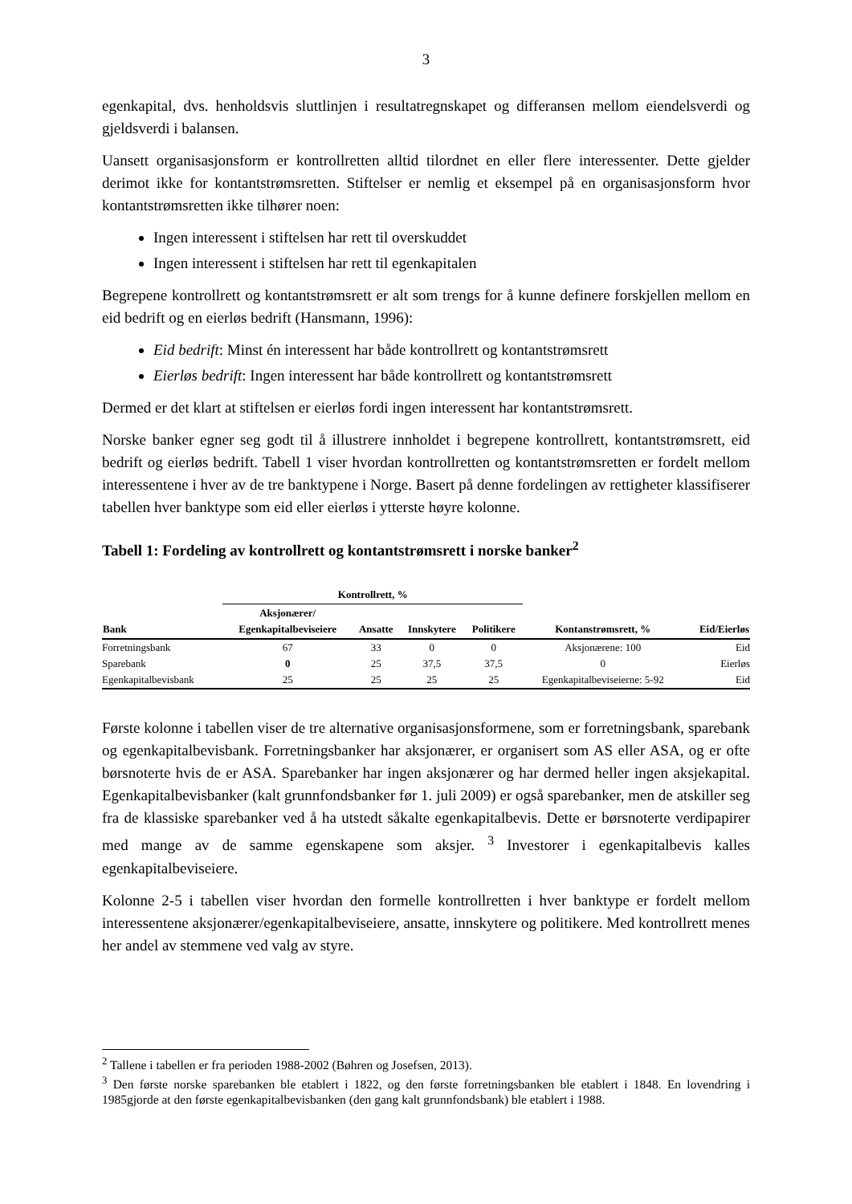3
egenkapital, dvs. henholdsvis sluttlinjen i resultatregnskapet og differansen mellom eiendelsverdi og gjeldsverdi i balansen.
Uansett organisasjonsform er kontrollretten alltid tilordnet en eller flere interessenter. Dette gjelder derimot ikke for kontantstrømsretten. Stiftelser er nemlig et eksempel på en organisasjonsform hvor kontantstrømsretten ikke tilhører noen:
Ingen interessent i stiftelsen har rett til overskuddet
Ingen interessent i stiftelsen har rett til egenkapitalen
Begrepene kontrollrett og kontantstrømsrett er alt som trengs for å kunne definere forskjellen mellom en eid bedrift og en eierløs bedrift (Hansmann, 1996):
Eid bedrift: Minst én interessent har både kontrollrett og kontantstrømsrett
Eierløs bedrift: Ingen interessent har både kontrollrett og kontantstrømsrett
Dermed er det klart at stiftelsen er eierløs fordi ingen interessent har kontantstrømsrett.
Norske banker egner seg godt til å illustrere innholdet i begrepene kontrollrett, kontantstrømsrett, eid bedrift og eierløs bedrift. Tabell 1 viser hvordan kontrollretten og kontantstrømsretten er fordelt mellom interessentene i hver av de tre banktypene i Norge. Basert på denne fordelingen av rettigheter klassifiserer tabellen hver banktype som eid eller eierløs i ytterste høyre kolonne.
Tabell 1: Fordeling av kontrollrett og kontantstrømsrett i norske banker<sup>2</sup>
| | Kontrollrett, % | | | | | |
| --- | --- | --- | --- | --- | --- | --- |
| Bank | Aksjonærer/ Egenkapitalbeviseiere | Ansatte | Innskytere | Politikere | Kontanstrømsrett, % | Eid/Eierløs |
| Forretningsbank | 67 | 33 | 0 | 0 | Aksjonærene: 100 | Eid |
| Sparebank | 0 | 25 | 37,5 | 37,5 | 0 | Eierløs |
| Egenkapitalbevisbank | 25 | 25 | 25 | 25 | Egenkapitalbeviseierne: 5-92 | Eid |
Første kolonne i tabellen viser de tre alternative organisasjonsformene, som er forretningsbank, sparebank og egenkapitalbevisbank. Forretningsbanker har aksjonærer, er organisert som AS eller ASA, og er ofte børsnoterte hvis de er ASA. Sparebanker har ingen aksjonærer og har dermed heller ingen aksjekapital. Egenkapitalbevisbanker (kalt grunnfondsbanker før 1. juli 2009) er også sparebanker, men de atskiller seg fra de klassiske sparebanker ved å ha utstedt såkalte egenkapitalbevis. Dette er børsnoterte verdipapirer med mange av de samme egenskapene som aksjer. <sup>3</sup> Investorer i egenkapitalbevis kalles egenkapitalbeviseiere.
Kolonne 2-5 i tabellen viser hvordan den formelle kontrollretten i hver banktype er fordelt mellom interessentene aksjonærer/egenkapitalbeviseiere, ansatte, innskytere og politikere. Med kontrollrett menes her andel av stemmene ved valg av styre.
<sup>2</sup> Tallene i tabellen er fra perioden 1988-2002 (Bøhren og Josefsen, 2013).
<sup>3</sup> Den første norske sparebanken ble etablert i 1822, og den første forretningsbanken ble etablert i 1848. En lovendring i 1985gjorde at den første egenkapitalbevisbanken (den gang kalt grunnfondsbank) ble etablert i 1988.